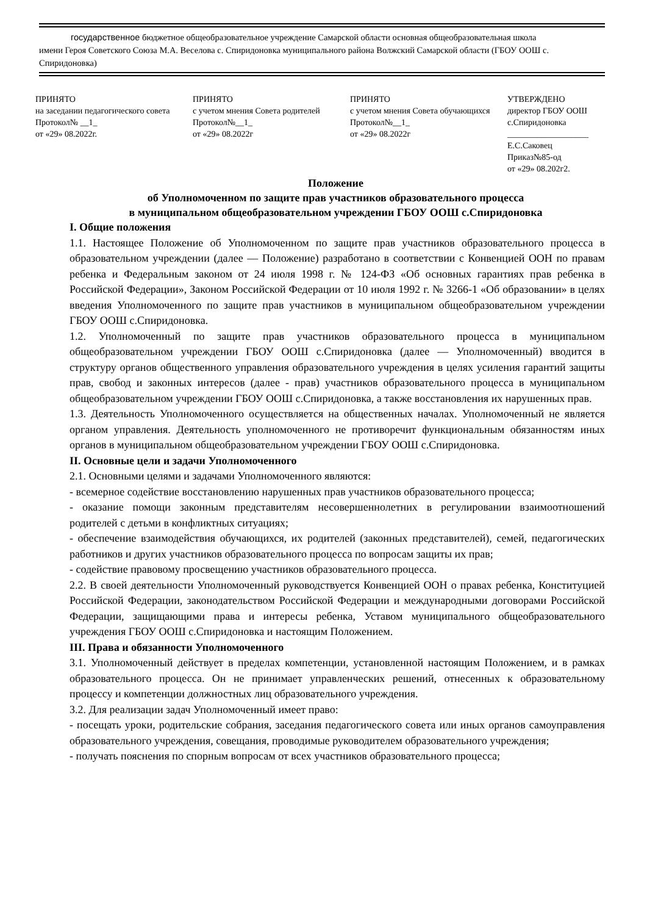государственное бюджетное общеобразовательное учреждение Самарской области основная общеобразовательная школа
имени Героя Советского Союза М.А. Веселова с. Спиридоновка муниципального района Волжский Самарской области (ГБОУ ООШ с. Спиридоновка)
ПРИНЯТО
на заседании педагогического совета
Протокол№ __1_
от «29» 08.2022г.
ПРИНЯТО
с учетом мнения Совета родителей
Протокол№__1_
от «29» 08.2022г
ПРИНЯТО
с учетом мнения Совета обучающихся
Протокол№__1_
от «29» 08.2022г
УТВЕРЖДЕНО
директор ГБОУ ООШ с.Спиридоновка
___________________
Е.С.Саковец
Приказ№85-од
от «29» 08.202г2.
Положение
об Уполномоченном по защите прав участников образовательного процесса
в муниципальном общеобразовательном учреждении ГБОУ ООШ с.Спиридоновка
I. Общие положения
1.1. Настоящее Положение об Уполномоченном по защите прав участников образовательного процесса в образовательном учреждении (далее — Положение) разработано в соответствии с Конвенцией ООН по правам ребенка и Федеральным законом от 24 июля 1998 г. № 124-ФЗ «Об основных гарантиях прав ребенка в Российской Федерации», Законом Российской Федерации от 10 июля 1992 г. № 3266-1 «Об образовании» в целях введения Уполномоченного по защите прав участников в муниципальном общеобразовательном учреждении ГБОУ ООШ с.Спиридоновка.
1.2. Уполномоченный по защите прав участников образовательного процесса в муниципальном общеобразовательном учреждении ГБОУ ООШ с.Спиридоновка (далее — Уполномоченный) вводится в структуру органов общественного управления образовательного учреждения в целях усиления гарантий защиты прав, свобод и законных интересов (далее - прав) участников образовательного процесса в муниципальном общеобразовательном учреждении ГБОУ ООШ с.Спиридоновка, а также восстановления их нарушенных прав.
1.3. Деятельность Уполномоченного осуществляется на общественных началах. Уполномоченный не является органом управления. Деятельность уполномоченного не противоречит функциональным обязанностям иных органов в муниципальном общеобразовательном учреждении ГБОУ ООШ с.Спиридоновка.
II. Основные цели и задачи Уполномоченного
2.1. Основными целями и задачами Уполномоченного являются:
- всемерное содействие восстановлению нарушенных прав участников образовательного процесса;
- оказание помощи законным представителям несовершеннолетних в регулировании взаимоотношений родителей с детьми в конфликтных ситуациях;
- обеспечение взаимодействия обучающихся, их родителей (законных представителей), семей, педагогических работников и других участников образовательного процесса по вопросам защиты их прав;
- содействие правовому просвещению участников образовательного процесса.
2.2. В своей деятельности Уполномоченный руководствуется Конвенцией ООН о правах ребенка, Конституцией Российской Федерации, законодательством Российской Федерации и международными договорами Российской Федерации, защищающими права и интересы ребенка, Уставом муниципального общеобразовательного учреждения ГБОУ ООШ с.Спиридоновка и настоящим Положением.
III. Права и обязанности Уполномоченного
3.1. Уполномоченный действует в пределах компетенции, установленной настоящим Положением, и в рамках образовательного процесса. Он не принимает управленческих решений, отнесенных к образовательному процессу и компетенции должностных лиц образовательного учреждения.
3.2. Для реализации задач Уполномоченный имеет право:
- посещать уроки, родительские собрания, заседания педагогического совета или иных органов самоуправления образовательного учреждения, совещания, проводимые руководителем образовательного учреждения;
- получать пояснения по спорным вопросам от всех участников образовательного процесса;